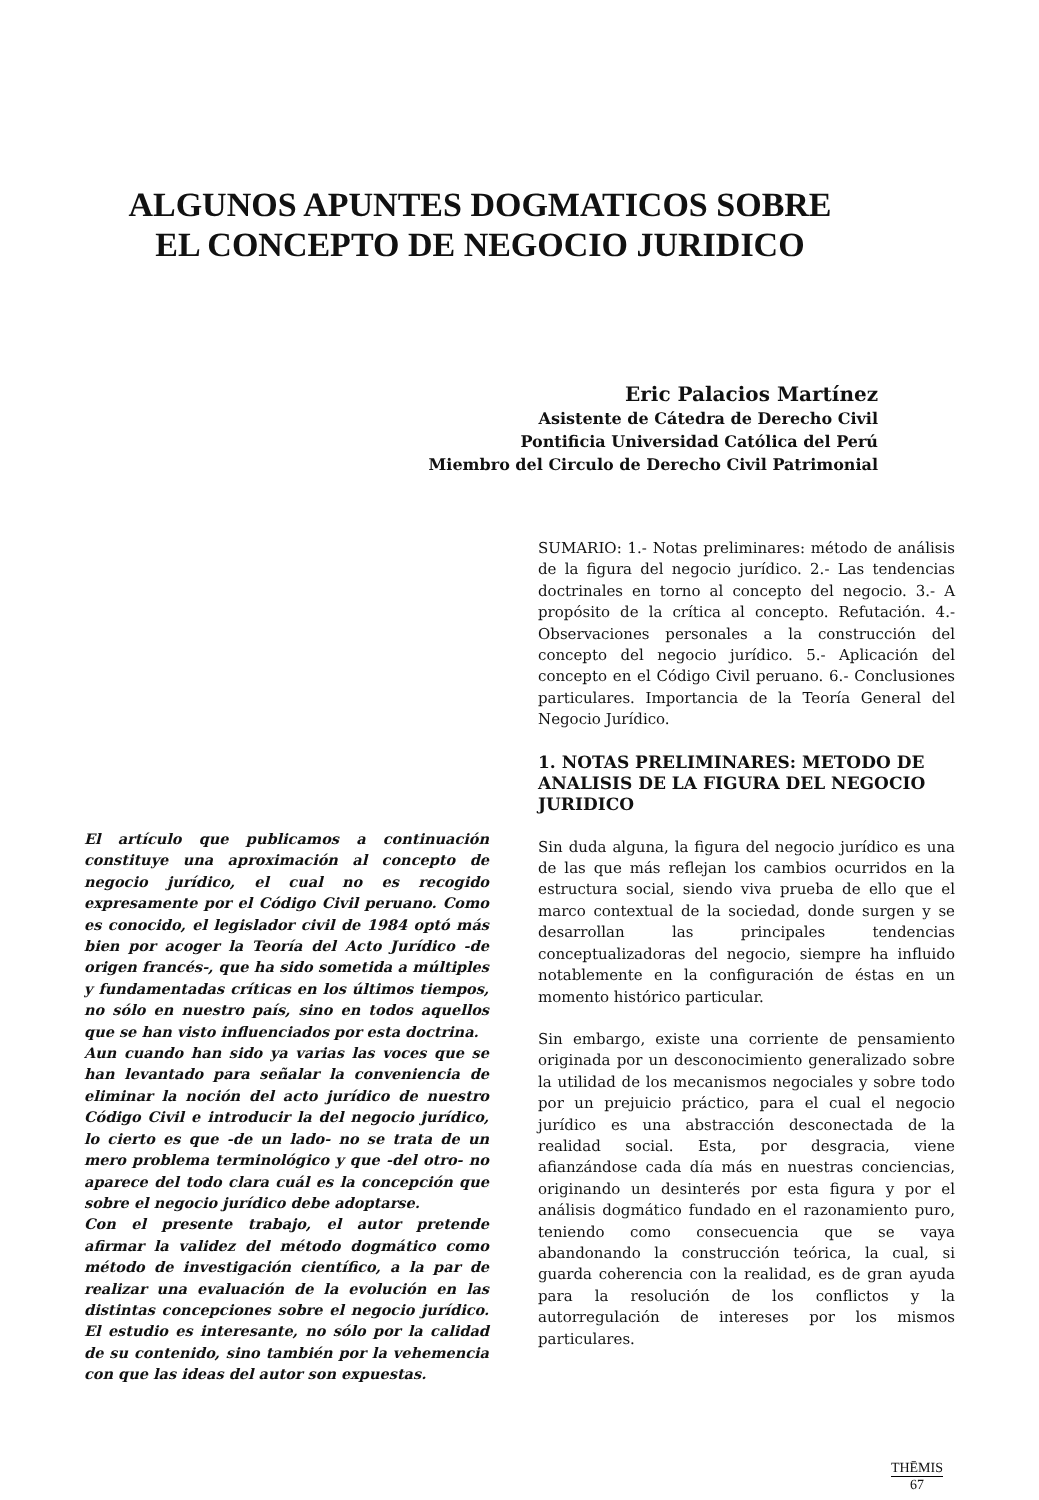ALGUNOS APUNTES DOGMATICOS SOBRE
EL CONCEPTO DE NEGOCIO JURIDICO
Eric Palacios Martínez
Asistente de Cátedra de Derecho Civil
Pontificia Universidad Católica del Perú
Miembro del Circulo de Derecho Civil Patrimonial
El artículo que publicamos a continuación constituye una aproximación al concepto de negocio jurídico, el cual no es recogido expresamente por el Código Civil peruano. Como es conocido, el legislador civil de 1984 optó más bien por acoger la Teoría del Acto Jurídico -de origen francés-, que ha sido sometida a múltiples y fundamentadas críticas en los últimos tiempos, no sólo en nuestro país, sino en todos aquellos que se han visto influenciados por esta doctrina.
Aun cuando han sido ya varias las voces que se han levantado para señalar la conveniencia de eliminar la noción del acto jurídico de nuestro Código Civil e introducir la del negocio jurídico, lo cierto es que -de un lado- no se trata de un mero problema terminológico y que -del otro- no aparece del todo clara cuál es la concepción que sobre el negocio jurídico debe adoptarse.
Con el presente trabajo, el autor pretende afirmar la validez del método dogmático como método de investigación científico, a la par de realizar una evaluación de la evolución en las distintas concepciones sobre el negocio jurídico. El estudio es interesante, no sólo por la calidad de su contenido, sino también por la vehemencia con que las ideas del autor son expuestas.
SUMARIO: 1.- Notas preliminares: método de análisis de la figura del negocio jurídico. 2.- Las tendencias doctrinales en torno al concepto del negocio. 3.- A propósito de la crítica al concepto. Refutación. 4.- Observaciones personales a la construcción del concepto del negocio jurídico. 5.- Aplicación del concepto en el Código Civil peruano. 6.- Conclusiones particulares. Importancia de la Teoría General del Negocio Jurídico.
1. NOTAS PRELIMINARES: METODO DE ANALISIS DE LA FIGURA DEL NEGOCIO JURIDICO
Sin duda alguna, la figura del negocio jurídico es una de las que más reflejan los cambios ocurridos en la estructura social, siendo viva prueba de ello que el marco contextual de la sociedad, donde surgen y se desarrollan las principales tendencias conceptualizadoras del negocio, siempre ha influido notablemente en la configuración de éstas en un momento histórico particular.
Sin embargo, existe una corriente de pensamiento originada por un desconocimiento generalizado sobre la utilidad de los mecanismos negociales y sobre todo por un prejuicio práctico, para el cual el negocio jurídico es una abstracción desconectada de la realidad social. Esta, por desgracia, viene afianzándose cada día más en nuestras conciencias, originando un desinterés por esta figura y por el análisis dogmático fundado en el razonamiento puro, teniendo como consecuencia que se vaya abandonando la construcción teórica, la cual, si guarda coherencia con la realidad, es de gran ayuda para la resolución de los conflictos y la autorregulación de intereses por los mismos particulares.
THĒMIS
67